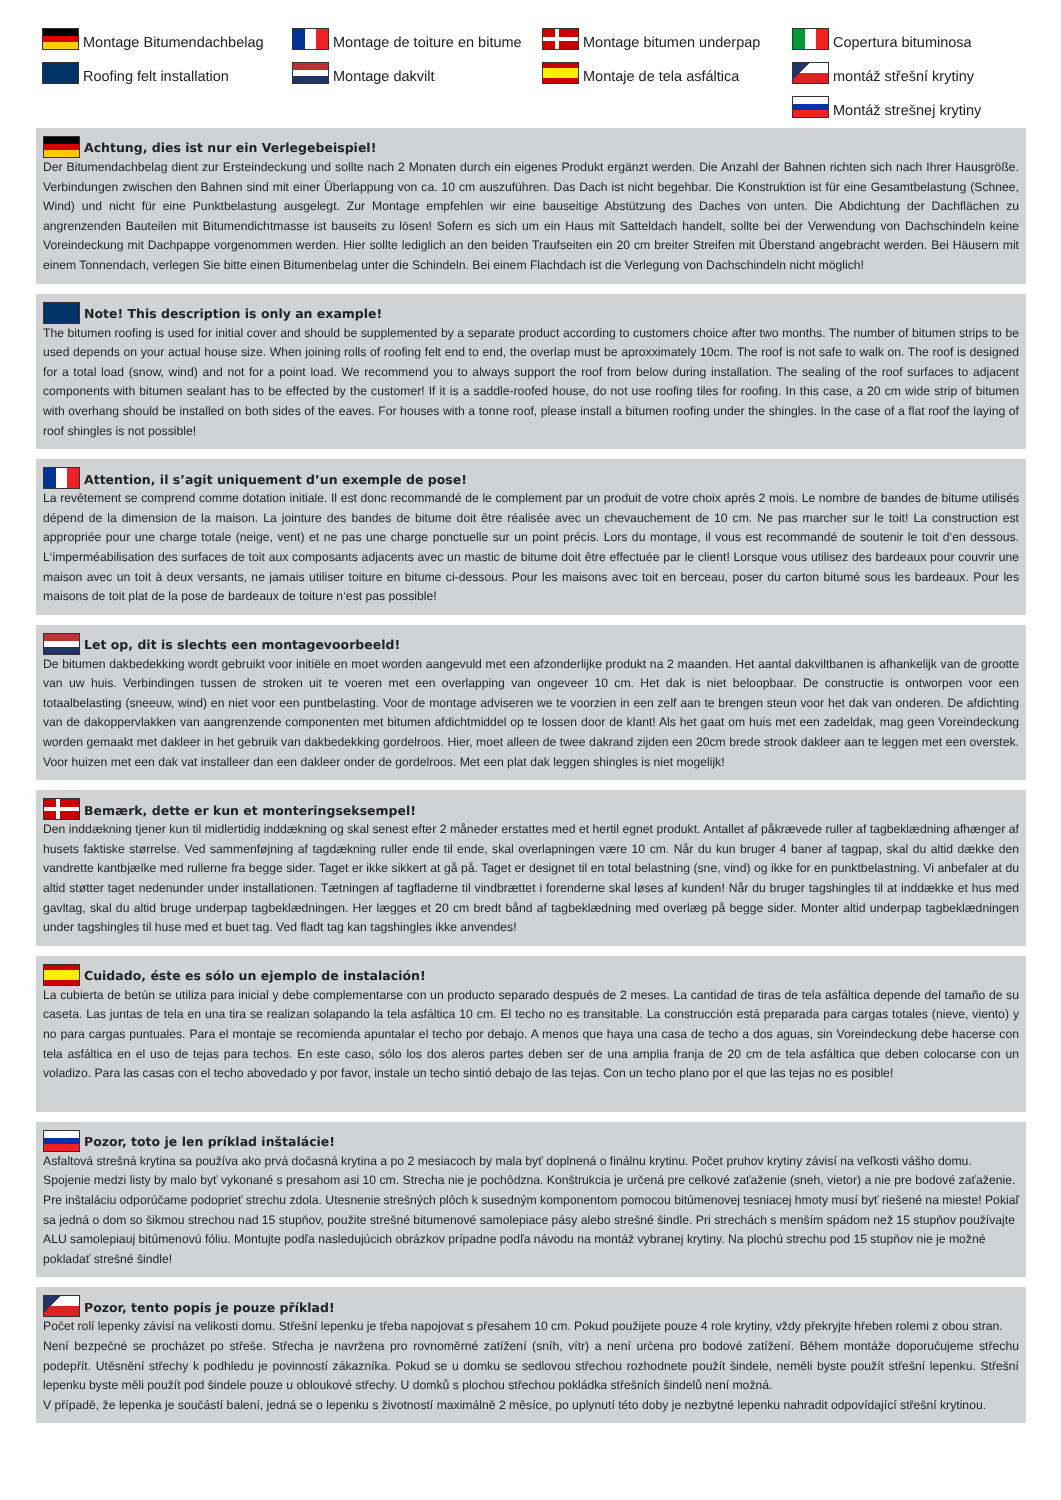Montage Bitumendachbelag
Montage de toiture en bitume
Montage bitumen underpap
Copertura bituminosa
Roofing felt installation
Montage dakvilt
Montaje de tela asfáltica
montáž střešní krytiny
Montáž strešnej krytiny
Achtung, dies ist nur ein Verlegebeispiel!
Der Bitumendachbelag dient zur Ersteindeckung und sollte nach 2 Monaten durch ein eigenes Produkt ergänzt werden. Die Anzahl der Bahnen richten sich nach Ihrer Hausgröße. Verbindungen zwischen den Bahnen sind mit einer Überlappung von ca. 10 cm auszuführen. Das Dach ist nicht begehbar. Die Konstruktion ist für eine Gesamtbelastung (Schnee, Wind) und nicht für eine Punktbelastung ausgelegt. Zur Montage empfehlen wir eine bauseitige Abstützung des Daches von unten. Die Abdichtung der Dachflächen zu angrenzenden Bauteilen mit Bitumendichtmasse ist bauseits zu lösen! Sofern es sich um ein Haus mit Satteldach handelt, sollte bei der Verwendung von Dachschindeln keine Voreindeckung mit Dachpappe vorgenommen werden. Hier sollte lediglich an den beiden Traufseiten ein 20 cm breiter Streifen mit Überstand angebracht werden. Bei Häusern mit einem Tonnendach, verlegen Sie bitte einen Bitumenbelag unter die Schindeln. Bei einem Flachdach ist die Verlegung von Dachschindeln nicht möglich!
Note! This description is only an example!
The bitumen roofing is used for initial cover and should be supplemented by a separate product according to customers choice after two months. The number of bitumen strips to be used depends on your actual house size. When joining rolls of roofing felt end to end, the overlap must be aproxximately 10cm. The roof is not safe to walk on. The roof is designed for a total load (snow, wind) and not for a point load. We recommend you to always support the roof from below during installation. The sealing of the roof surfaces to adjacent components with bitumen sealant has to be effected by the customer! If it is a saddle-roofed house, do not use roofing tiles for roofing. In this case, a 20 cm wide strip of bitumen with overhang should be installed on both sides of the eaves. For houses with a tonne roof, please install a bitumen roofing under the shingles. In the case of a flat roof the laying of roof shingles is not possible!
Attention, il s’agit uniquement d’un exemple de pose!
La revêtement se comprend comme dotation initiale. Il est donc recommandé de le complement par un produit de votre choix après 2 mois. Le nombre de bandes de bitume utilisés dépend de la dimension de la maison. La jointure des bandes de bitume doit être réalisée avec un chevauchement de 10 cm. Ne pas marcher sur le toit! La construction est appropriée pour une charge totale (neige, vent) et ne pas une charge ponctuelle sur un point précis. Lors du montage, il vous est recommandé de soutenir le toit d‘en dessous. L‘imperméabilisation des surfaces de toit aux composants adjacents avec un mastic de bitume doit être effectuée par le client! Lorsque vous utilisez des bardeaux pour couvrir une maison avec un toit à deux versants, ne jamais utiliser toiture en bitume ci-dessous. Pour les maisons avec toit en berceau, poser du carton bitumé sous les bardeaux. Pour les maisons de toit plat de la pose de bardeaux de toiture n‘est pas possible!
Let op, dit is slechts een montagevoorbeeld!
De bitumen dakbedekking wordt gebruikt voor initiële en moet worden aangevuld met een afzonderlijke produkt na 2 maanden. Het aantal dakviltbanen is afhankelijk van de grootte van uw huis. Verbindingen tussen de stroken uit te voeren met een overlapping van ongeveer 10 cm. Het dak is niet beloopbaar. De constructie is ontworpen voor een totaalbelasting (sneeuw, wind) en niet voor een puntbelasting. Voor de montage adviseren we te voorzien in een zelf aan te brengen steun voor het dak van onderen. De afdichting van de dakoppervlakken van aangrenzende componenten met bitumen afdichtmiddel op te lossen door de klant! Als het gaat om huis met een zadeldak, mag geen Voreindeckung worden gemaakt met dakleer in het gebruik van dakbedekking gordelroos. Hier, moet alleen de twee dakrand zijden een 20cm brede strook dakleer aan te leggen met een overstek. Voor huizen met een dak vat installeer dan een dakleer onder de gordelroos. Met een plat dak leggen shingles is niet mogelijk!
Bemærk, dette er kun et monteringseksempel!
Den inddækning tjener kun til midlertidig inddækning og skal senest efter 2 måneder erstattes med et hertil egnet produkt. Antallet af påkrævede ruller af tagbeklædning afhænger af husets faktiske størrelse. Ved sammenføjning af tagdækning ruller ende til ende, skal overlapningen være 10 cm. Når du kun bruger 4 baner af tagpap, skal du altid dække den vandrette kantbjælke med rullerne fra begge sider. Taget er ikke sikkert at gå på. Taget er designet til en total belastning (sne, vind) og ikke for en punktbelastning. Vi anbefaler at du altid støtter taget nedenunder under installationen. Tætningen af tagfladerne til vindbrættet i forenderne skal løses af kunden! Når du bruger tagshingles til at inddække et hus med gavltag, skal du altid bruge underpap tagbeklædningen. Her lægges et 20 cm bredt bånd af tagbeklædning med overlæg på begge sider. Monter altid underpap tagbeklædningen under tagshingles til huse med et buet tag. Ved fladt tag kan tagshingles ikke anvendes!
Cuidado, éste es sólo un ejemplo de instalación!
La cubierta de betún se utiliza para inicial y debe complementarse con un producto separado después de 2 meses. La cantidad de tiras de tela asfáltica depende del tamaño de su caseta. Las juntas de tela en una tira se realizan solapando la tela asfáltica 10 cm. El techo no es transitable. La construcción está preparada para cargas totales (nieve, viento) y no para cargas puntuales. Para el montaje se recomienda apuntalar el techo por debajo. A menos que haya una casa de techo a dos aguas, sin Voreindeckung debe hacerse con tela asfáltica en el uso de tejas para techos. En este caso, sólo los dos aleros partes deben ser de una amplia franja de 20 cm de tela asfáltica que deben colocarse con un voladizo. Para las casas con el techo abovedado y por favor, instale un techo sintió debajo de las tejas. Con un techo plano por el que las tejas no es posible!
Pozor, toto je len príklad inštalácie!
Asfaltová strešná krytina sa používa ako prvá dočasná krytina a po 2 mesiacoch by mala byť doplnená o finálnu krytinu. Počet pruhov krytiny závisí na veľkosti vášho domu. Spojenie medzi listy by malo byť vykonané s presahom asi 10 cm. Strecha nie je pochôdzna. Konštrukcia je určená pre celkové zaťaženie (sneh, vietor) a nie pre bodové zaťaženie. Pre inštaláciu odporúčame podoprieť strechu zdola. Utesnenie strešných plôch k susedným komponentom pomocou bitúmenovej tesniacej hmoty musí byť riešené na mieste! Pokiaľ sa jedná o dom so šikmou strechou nad 15 stupňov, použite strešné bitumenové samolepiace pásy alebo strešné šindle. Pri strechách s menším spádom než 15 stupňov používajte ALU samolepiauj bitúmenovú fóliu. Montujte podľa nasledujúcich obrázkov prípadne podľa návodu na montáž vybranej krytiny. Na plochú strechu pod 15 stupňov nie je možné pokladať strešné šindle!
Pozor, tento popis je pouze příklad!
Počet rolí lepenky závisí na velikosti domu. Střešní lepenku je třeba napojovat s přesahem 10 cm. Pokud použijete pouze 4 role krytiny, vždy překryjte hřeben rolemi z obou stran.
Není bezpečné se procházet po střeše. Střecha je navržena pro rovnoměrné zatížení (sníh, vítr) a není určena pro bodové zatížení. Během montáže doporučujeme střechu podepřít. Utěsnění střechy k podhledu je povinností zákazníka. Pokud se u domku se sedlovou střechou rozhodnete použít šindele, neměli byste použít střešní lepenku. Střešní lepenku byste měli použít pod šindele pouze u obloukové střechy. U domků s plochou střechou pokládka střešních šindelů není možná.
V případě, že lepenka je součástí balení, jedná se o lepenku s životností maximálně 2 měsíce, po uplynutí této doby je nezbytné lepenku nahradit odpovídající střešní krytinou.